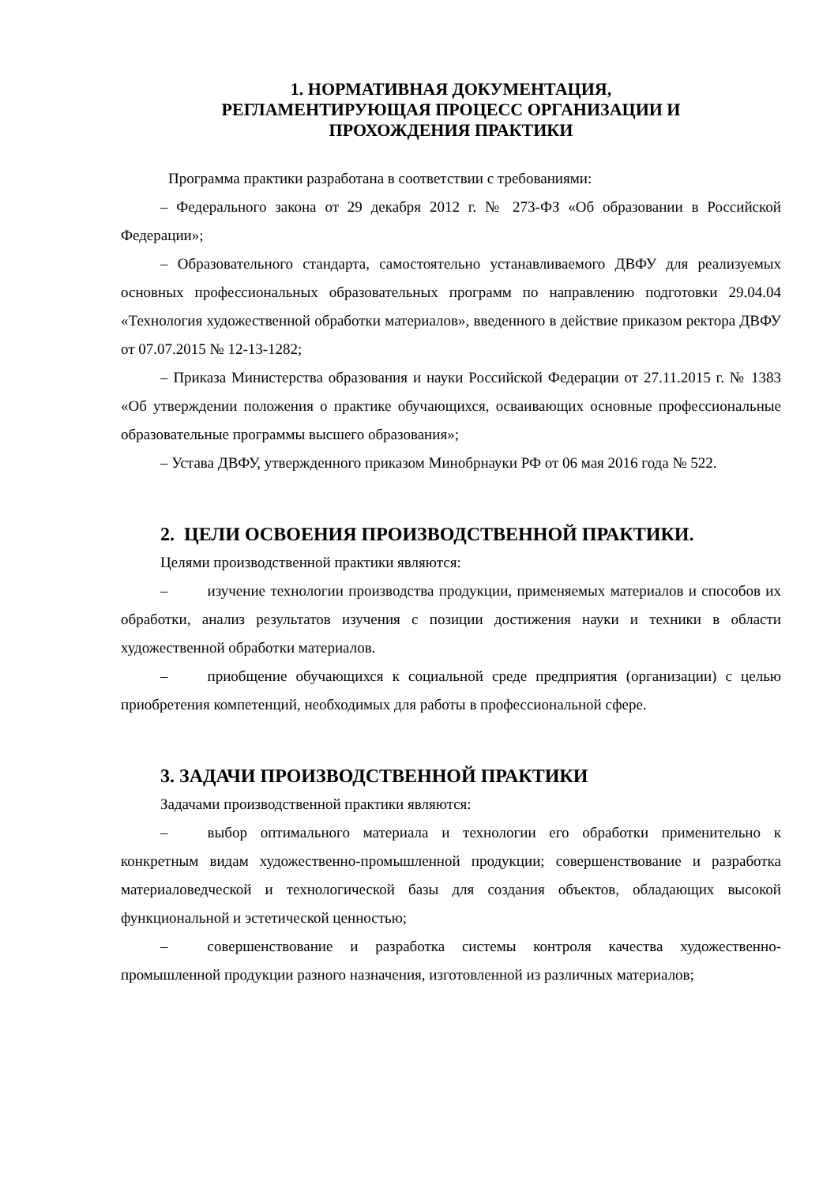1. НОРМАТИВНАЯ ДОКУМЕНТАЦИЯ,
РЕГЛАМЕНТИРУЮЩАЯ ПРОЦЕСС ОРГАНИЗАЦИИ И
ПРОХОЖДЕНИЯ ПРАКТИКИ
Программа практики разработана в соответствии с требованиями:
– Федерального закона от 29 декабря 2012 г. № 273-ФЗ «Об образовании в Российской Федерации»;
– Образовательного стандарта, самостоятельно устанавливаемого ДВФУ для реализуемых основных профессиональных образовательных программ по направлению подготовки 29.04.04 «Технология художественной обработки материалов», введенного в действие приказом ректора ДВФУ от 07.07.2015 № 12-13-1282;
– Приказа Министерства образования и науки Российской Федерации от 27.11.2015 г. № 1383 «Об утверждении положения о практике обучающихся, осваивающих основные профессиональные образовательные программы высшего образования»;
– Устава ДВФУ, утвержденного приказом Минобрнауки РФ от 06 мая 2016 года № 522.
2. ЦЕЛИ ОСВОЕНИЯ ПРОИЗВОДСТВЕННОЙ ПРАКТИКИ.
Целями производственной практики являются:
– изучение технологии производства продукции, применяемых материалов и способов их обработки, анализ результатов изучения с позиции достижения науки и техники в области художественной обработки материалов.
– приобщение обучающихся к социальной среде предприятия (организации) с целью приобретения компетенций, необходимых для работы в профессиональной сфере.
3. ЗАДАЧИ ПРОИЗВОДСТВЕННОЙ ПРАКТИКИ
Задачами производственной практики являются:
– выбор оптимального материала и технологии его обработки применительно к конкретным видам художественно-промышленной продукции; совершенствование и разработка материаловедческой и технологической базы для создания объектов, обладающих высокой функциональной и эстетической ценностью;
– совершенствование и разработка системы контроля качества художественно-промышленной продукции разного назначения, изготовленной из различных материалов;